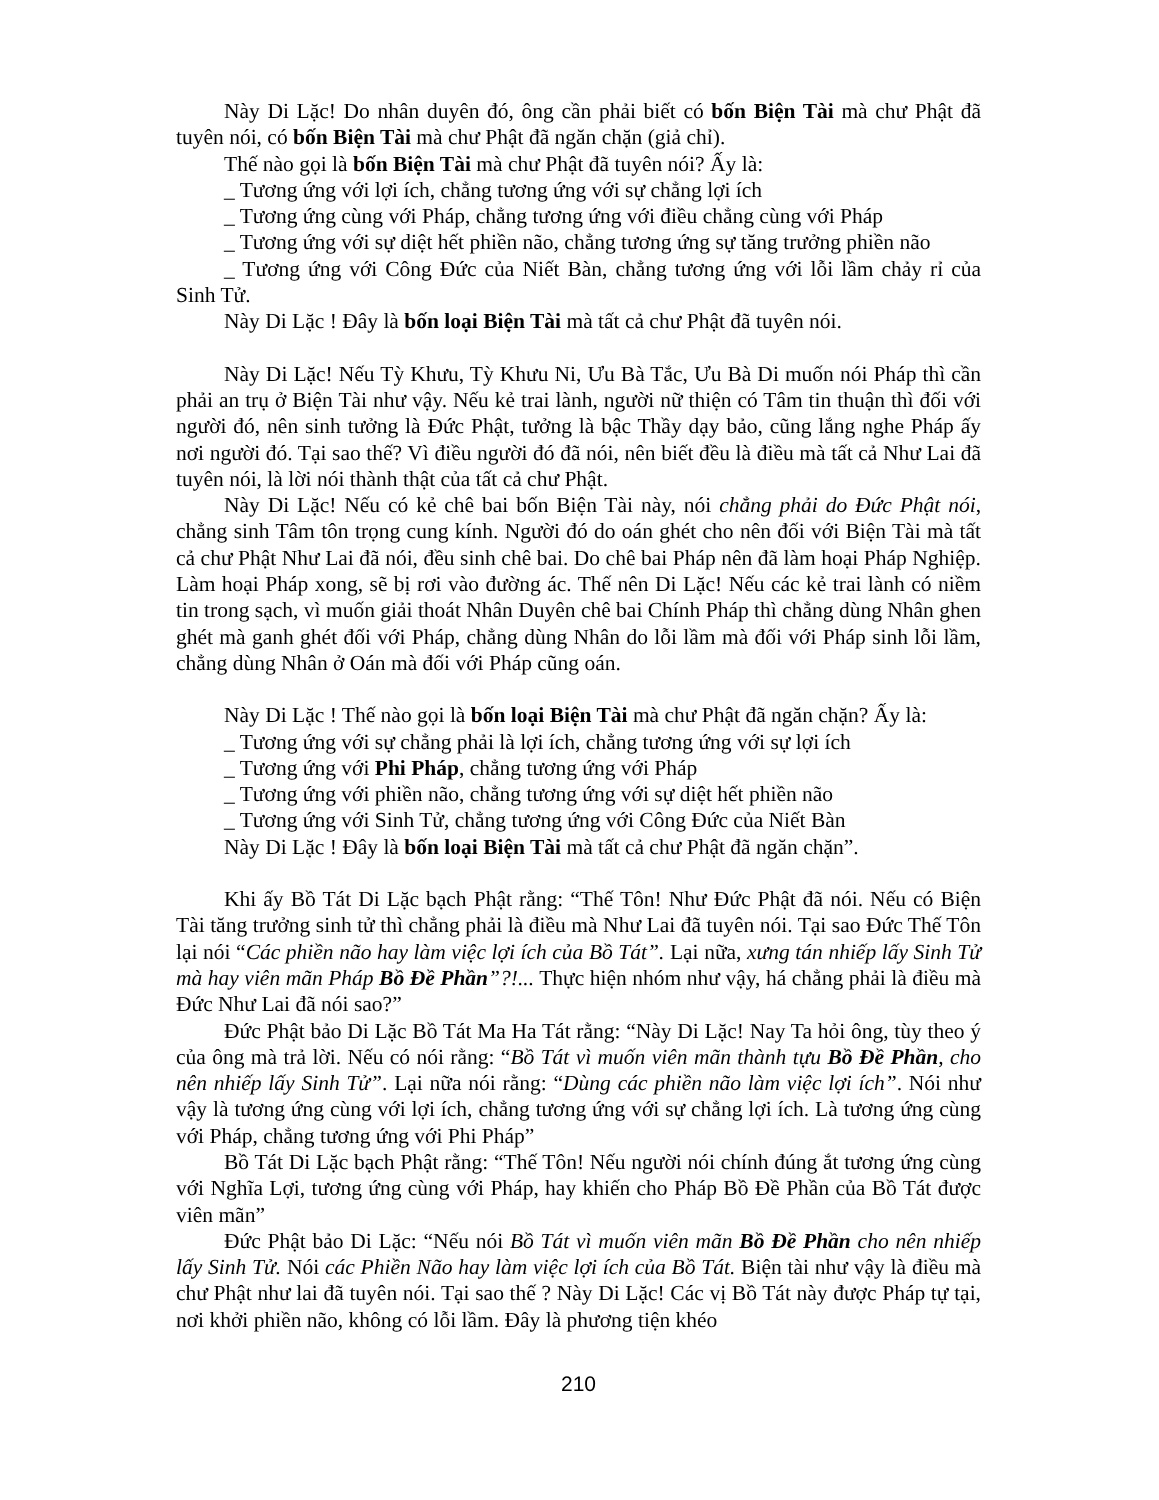Này Di Lặc! Do nhân duyên đó, ông cần phải biết có bốn Biện Tài mà chư Phật đã tuyên nói, có bốn Biện Tài mà chư Phật đã ngăn chặn (giả chỉ).
Thế nào gọi là bốn Biện Tài mà chư Phật đã tuyên nói? Ấy là:
_ Tương ứng với lợi ích, chẳng tương ứng với sự chẳng lợi ích
_ Tương ứng cùng với Pháp, chẳng tương ứng với điều chẳng cùng với Pháp
_ Tương ứng với sự diệt hết phiền não, chẳng tương ứng sự tăng trưởng phiền não
_ Tương ứng với Công Đức của Niết Bàn, chẳng tương ứng với lỗi lầm chảy rỉ của Sinh Tử.
Này Di Lặc ! Đây là bốn loại Biện Tài mà tất cả chư Phật đã tuyên nói.
Này Di Lặc! Nếu Tỳ Khưu, Tỳ Khưu Ni, Ưu Bà Tắc, Ưu Bà Di muốn nói Pháp thì cần phải an trụ ở Biện Tài như vậy. Nếu kẻ trai lành, người nữ thiện có Tâm tin thuận thì đối với người đó, nên sinh tưởng là Đức Phật, tưởng là bậc Thầy dạy bảo, cũng lắng nghe Pháp ấy nơi người đó. Tại sao thế? Vì điều người đó đã nói, nên biết đều là điều mà tất cả Như Lai đã tuyên nói, là lời nói thành thật của tất cả chư Phật.
Này Di Lặc! Nếu có kẻ chê bai bốn Biện Tài này, nói chẳng phải do Đức Phật nói, chẳng sinh Tâm tôn trọng cung kính. Người đó do oán ghét cho nên đối với Biện Tài mà tất cả chư Phật Như Lai đã nói, đều sinh chê bai. Do chê bai Pháp nên đã làm hoại Pháp Nghiệp. Làm hoại Pháp xong, sẽ bị rơi vào đường ác. Thế nên Di Lặc! Nếu các kẻ trai lành có niềm tin trong sạch, vì muốn giải thoát Nhân Duyên chê bai Chính Pháp thì chẳng dùng Nhân ghen ghét mà ganh ghét đối với Pháp, chẳng dùng Nhân do lỗi lầm mà đối với Pháp sinh lỗi lầm, chẳng dùng Nhân ở Oán mà đối với Pháp cũng oán.
Này Di Lặc ! Thế nào gọi là bốn loại Biện Tài mà chư Phật đã ngăn chặn? Ấy là:
_ Tương ứng với sự chẳng phải là lợi ích, chẳng tương ứng với sự lợi ích
_ Tương ứng với Phi Pháp, chẳng tương ứng với Pháp
_ Tương ứng với phiền não, chẳng tương ứng với sự diệt hết phiền não
_ Tương ứng với Sinh Tử, chẳng tương ứng với Công Đức của Niết Bàn
Này Di Lặc ! Đây là bốn loại Biện Tài mà tất cả chư Phật đã ngăn chặn”.
Khi ấy Bồ Tát Di Lặc bạch Phật rằng: “Thế Tôn! Như Đức Phật đã nói. Nếu có Biện Tài tăng trưởng sinh tử thì chẳng phải là điều mà Như Lai đã tuyên nói. Tại sao Đức Thế Tôn lại nói “Các phiền não hay làm việc lợi ích của Bồ Tát”. Lại nữa, xưng tán nhiếp lấy Sinh Tử mà hay viên mãn Pháp Bồ Đề Phần”?!... Thực hiện nhóm như vậy, há chẳng phải là điều mà Đức Như Lai đã nói sao?”
Đức Phật bảo Di Lặc Bồ Tát Ma Ha Tát rằng: “Này Di Lặc! Nay Ta hỏi ông, tùy theo ý của ông mà trả lời. Nếu có nói rằng: “Bồ Tát vì muốn viên mãn thành tựu Bồ Đề Phần, cho nên nhiếp lấy Sinh Tử”. Lại nữa nói rằng: “Dùng các phiền não làm việc lợi ích”. Nói như vậy là tương ứng cùng với lợi ích, chẳng tương ứng với sự chẳng lợi ích. Là tương ứng cùng với Pháp, chẳng tương ứng với Phi Pháp”
Bồ Tát Di Lặc bạch Phật rằng: “Thế Tôn! Nếu người nói chính đúng ắt tương ứng cùng với Nghĩa Lợi, tương ứng cùng với Pháp, hay khiến cho Pháp Bồ Đề Phần của Bồ Tát được viên mãn”
Đức Phật bảo Di Lặc: “Nếu nói Bồ Tát vì muốn viên mãn Bồ Đề Phần cho nên nhiếp lấy Sinh Tử. Nói các Phiền Não hay làm việc lợi ích của Bồ Tát. Biện tài như vậy là điều mà chư Phật như lai đã tuyên nói. Tại sao thế ? Này Di Lặc! Các vị Bồ Tát này được Pháp tự tại, nơi khởi phiền não, không có lỗi lầm. Đây là phương tiện khéo
210